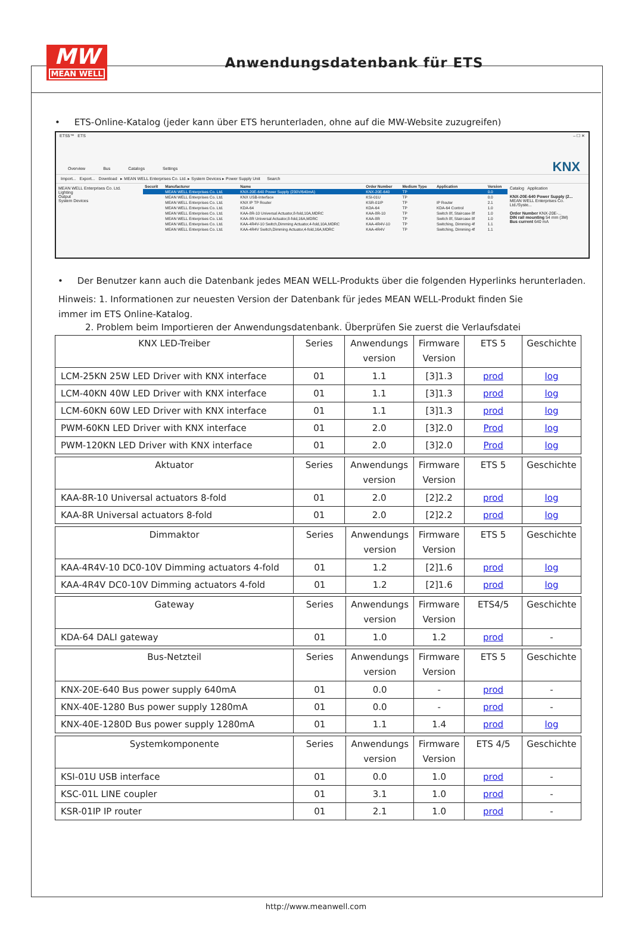MW
MEAN WELL
Anwendungsdatenbank für ETS
• ETS-Online-Katalog (jeder kann über ETS herunterladen, ohne auf die MW-Website zuzugreifen)
ETS5™ ETS – ☐ ✕
Overview Bus Catalogs Settings
KNX
Import... Export... Download ▸ MEAN WELL Enterprises Co. Ltd. ▸ System Devices ▸ Power Supply Unit Search
MEAN WELL Enterprises Co. Ltd.
Lighting
Output
System Devices
| Securit | Manufacturer | Name | Order Number | Medium Type | Application | Version |
| --- | --- | --- | --- | --- | --- | --- |
| | MEAN WELL Enterprises Co. Ltd. | KNX-20E-640 Power Supply (230V/640mA) | KNX-20E-640 | TP | | 0.0 |
| | MEAN WELL Enterprises Co. Ltd. | KNX USB-Interface | KSI-01U | TP | | 0.0 |
| | MEAN WELL Enterprises Co. Ltd. | KNX IP TP Router | KSR-01IP | TP | IP Router | 2.1 |
| | MEAN WELL Enterprises Co. Ltd. | KDA-64 | KDA-64 | TP | KDA-64 Control | 1.0 |
| | MEAN WELL Enterprises Co. Ltd. | KAA-8R-10 Universal Actuator,8-fold,10A,MDRC | KAA-8R-10 | TP | Switch 8f, Staircase 8f | 1.0 |
| | MEAN WELL Enterprises Co. Ltd. | KAA-8R Universal Actuator,8-fold,16A,MDRC | KAA-8R | TP | Switch 8f, Staircase 8f | 1.0 |
| | MEAN WELL Enterprises Co. Ltd. | KAA-4R4V-10 Switch,Dimming Actuator,4-fold,10A,MDRC | KAA-4R4V-10 | TP | Switching, Dimming 4f | 1.1 |
| | MEAN WELL Enterprises Co. Ltd. | KAA-4R4V Switch,Dimming Actuator,4-fold,16A,MDRC | KAA-4R4V | TP | Switching, Dimming 4f | 1.1 |
Catalog Application
KNX-20E-640 Power Supply (2...
MEAN WELL Enterprises Co. Ltd./Syste...
Order Number KNX-20E-...
DIN rail mounting 54 mm (3M)
Bus current 640 mA
• Der Benutzer kann auch die Datenbank jedes MEAN WELL-Produkts über die folgenden Hyperlinks herunterladen.
Hinweis: 1. Informationen zur neuesten Version der Datenbank für jedes MEAN WELL-Produkt finden Sie immer im ETS Online-Katalog.
2. Problem beim Importieren der Anwendungsdatenbank. Überprüfen Sie zuerst die Verlaufsdatei
| KNX LED-Treiber | Series | Anwendungs version | Firmware Version | ETS 5 | Geschichte |
| --- | --- | --- | --- | --- | --- |
| LCM-25KN 25W LED Driver with KNX interface | 01 | 1.1 | [3]1.3 | prod | log |
| LCM-40KN 40W LED Driver with KNX interface | 01 | 1.1 | [3]1.3 | prod | log |
| LCM-60KN 60W LED Driver with KNX interface | 01 | 1.1 | [3]1.3 | prod | log |
| PWM-60KN LED Driver with KNX interface | 01 | 2.0 | [3]2.0 | Prod | log |
| PWM-120KN LED Driver with KNX interface | 01 | 2.0 | [3]2.0 | Prod | log |
| Aktuator | Series | Anwendungs version | Firmware Version | ETS 5 | Geschichte |
| --- | --- | --- | --- | --- | --- |
| KAA-8R-10 Universal actuators 8-fold | 01 | 2.0 | [2]2.2 | prod | log |
| KAA-8R Universal actuators 8-fold | 01 | 2.0 | [2]2.2 | prod | log |
| Dimmaktor | Series | Anwendungs version | Firmware Version | ETS 5 | Geschichte |
| --- | --- | --- | --- | --- | --- |
| KAA-4R4V-10 DC0-10V Dimming actuators 4-fold | 01 | 1.2 | [2]1.6 | prod | log |
| KAA-4R4V DC0-10V Dimming actuators 4-fold | 01 | 1.2 | [2]1.6 | prod | log |
| Gateway | Series | Anwendungs version | Firmware Version | ETS4/5 | Geschichte |
| --- | --- | --- | --- | --- | --- |
| KDA-64 DALI gateway | 01 | 1.0 | 1.2 | prod | - |
| Bus-Netzteil | Series | Anwendungs version | Firmware Version | ETS 5 | Geschichte |
| --- | --- | --- | --- | --- | --- |
| KNX-20E-640 Bus power supply 640mA | 01 | 0.0 | - | prod | - |
| KNX-40E-1280 Bus power supply 1280mA | 01 | 0.0 | - | prod | - |
| KNX-40E-1280D Bus power supply 1280mA | 01 | 1.1 | 1.4 | prod | log |
| Systemkomponente | Series | Anwendungs version | Firmware Version | ETS 4/5 | Geschichte |
| --- | --- | --- | --- | --- | --- |
| KSI-01U USB interface | 01 | 0.0 | 1.0 | prod | - |
| KSC-01L LINE coupler | 01 | 3.1 | 1.0 | prod | - |
| KSR-01IP IP router | 01 | 2.1 | 1.0 | prod | - |
http://www.meanwell.com